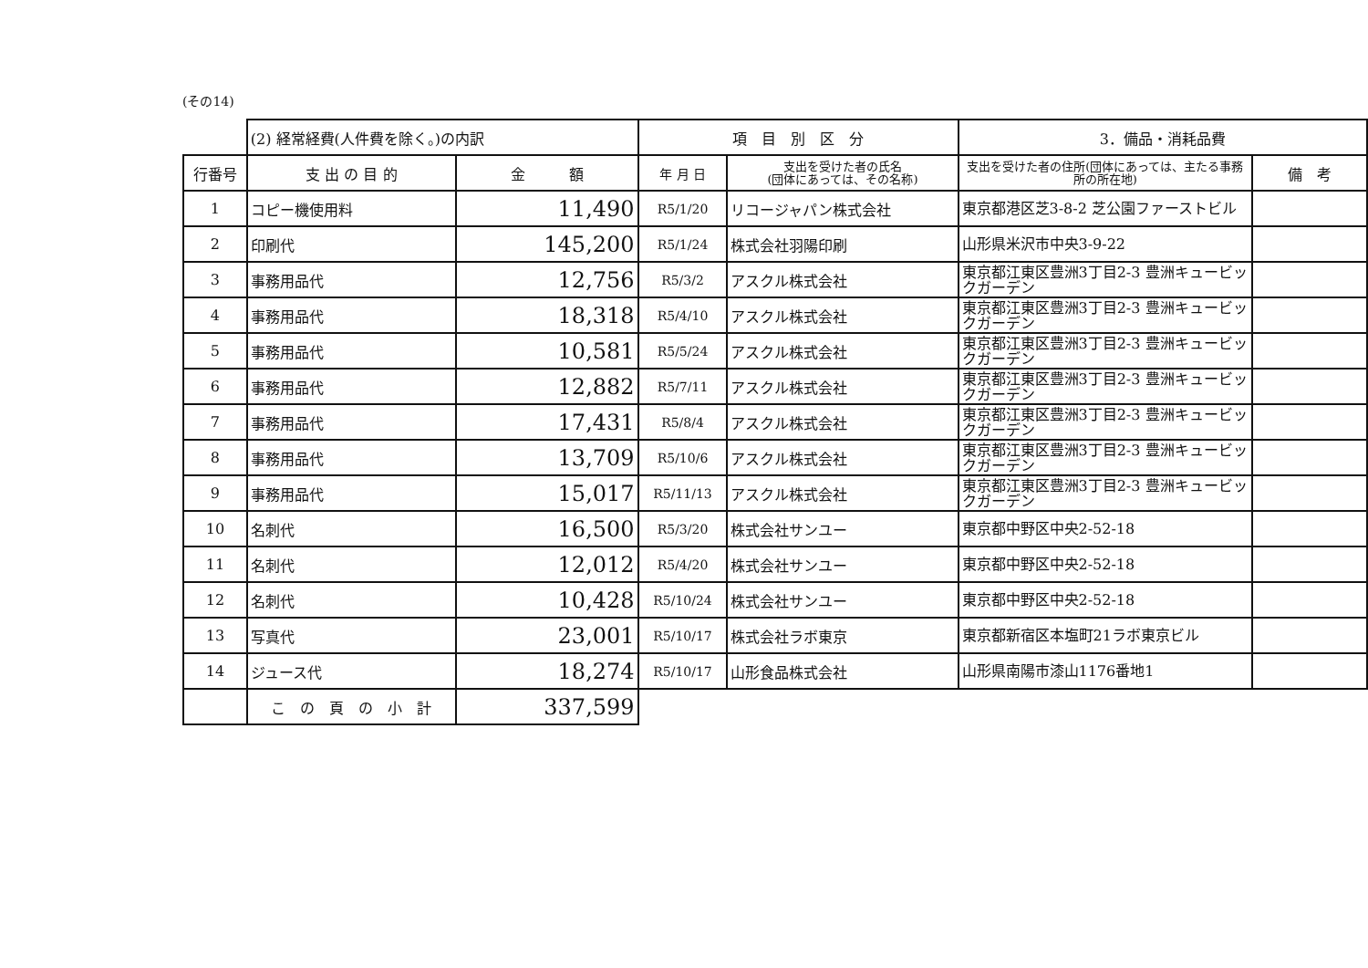(その14)
| | (2) 経常経費(人件費を除く。)の内訳 | | 項 目 別 区 分 | | 3．備品・消耗品費 | |
| 行番号 | 支 出 の 目 的 | 金 額 | 年 月 日 | 支出を受けた者の氏名 (団体にあっては、その名称) | 支出を受けた者の住所(団体にあっては、主たる事務所の所在地) | 備 考 |
| 1 | コピー機使用料 | 11,490 | R5/1/20 | リコージャパン株式会社 | 東京都港区芝3-8-2 芝公園ファーストビル | |
| 2 | 印刷代 | 145,200 | R5/1/24 | 株式会社羽陽印刷 | 山形県米沢市中央3-9-22 | |
| 3 | 事務用品代 | 12,756 | R5/3/2 | アスクル株式会社 | 東京都江東区豊洲3丁目2-3 豊洲キュービックガーデン | |
| 4 | 事務用品代 | 18,318 | R5/4/10 | アスクル株式会社 | 東京都江東区豊洲3丁目2-3 豊洲キュービックガーデン | |
| 5 | 事務用品代 | 10,581 | R5/5/24 | アスクル株式会社 | 東京都江東区豊洲3丁目2-3 豊洲キュービックガーデン | |
| 6 | 事務用品代 | 12,882 | R5/7/11 | アスクル株式会社 | 東京都江東区豊洲3丁目2-3 豊洲キュービックガーデン | |
| 7 | 事務用品代 | 17,431 | R5/8/4 | アスクル株式会社 | 東京都江東区豊洲3丁目2-3 豊洲キュービックガーデン | |
| 8 | 事務用品代 | 13,709 | R5/10/6 | アスクル株式会社 | 東京都江東区豊洲3丁目2-3 豊洲キュービックガーデン | |
| 9 | 事務用品代 | 15,017 | R5/11/13 | アスクル株式会社 | 東京都江東区豊洲3丁目2-3 豊洲キュービックガーデン | |
| 10 | 名刺代 | 16,500 | R5/3/20 | 株式会社サンユー | 東京都中野区中央2-52-18 | |
| 11 | 名刺代 | 12,012 | R5/4/20 | 株式会社サンユー | 東京都中野区中央2-52-18 | |
| 12 | 名刺代 | 10,428 | R5/10/24 | 株式会社サンユー | 東京都中野区中央2-52-18 | |
| 13 | 写真代 | 23,001 | R5/10/17 | 株式会社ラボ東京 | 東京都新宿区本塩町21ラボ東京ビル | |
| 14 | ジュース代 | 18,274 | R5/10/17 | 山形食品株式会社 | 山形県南陽市漆山1176番地1 | |
| | こ の 頁 の 小 計 | 337,599 | | | | |